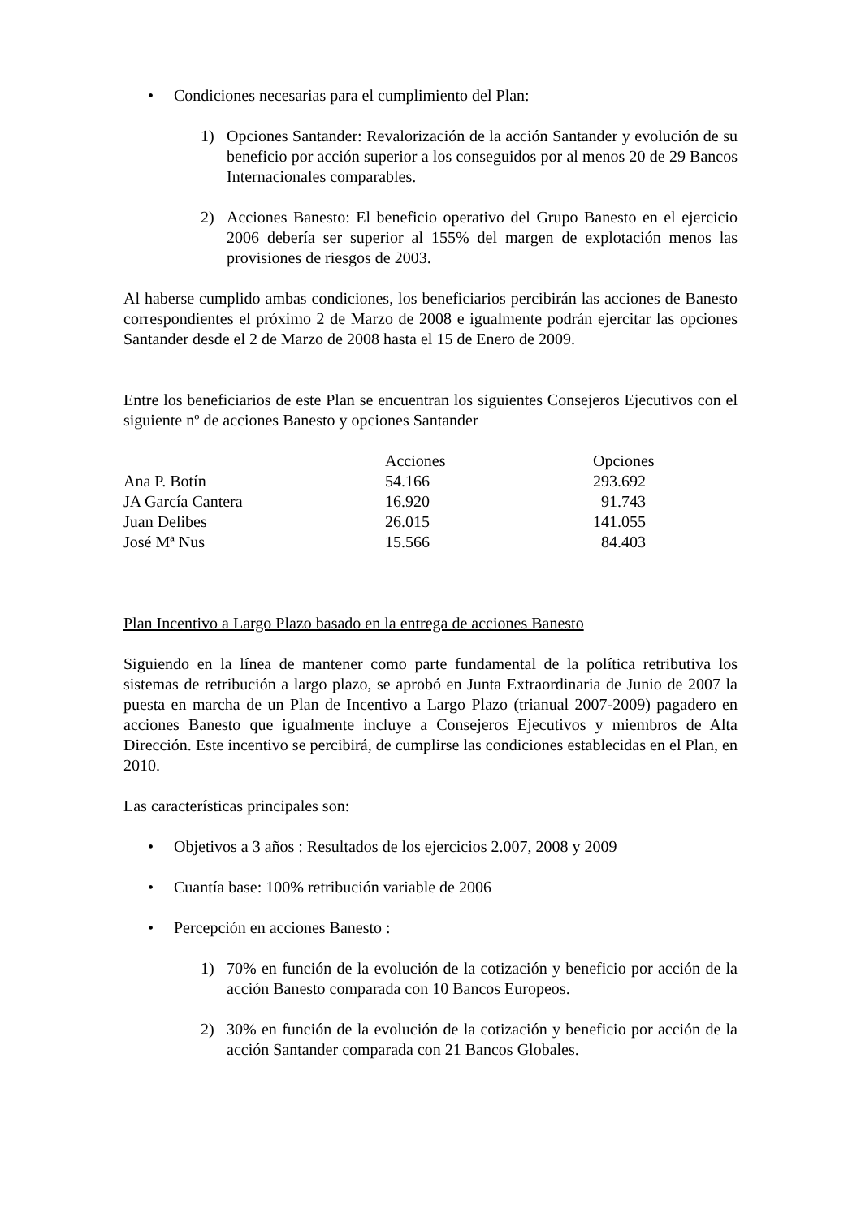• Condiciones necesarias para el cumplimiento del Plan:
1) Opciones Santander: Revalorización de la acción Santander y evolución de su beneficio por acción superior a los conseguidos por al menos 20 de 29 Bancos Internacionales comparables.
2) Acciones Banesto: El beneficio operativo del Grupo Banesto en el ejercicio 2006 debería ser superior al 155% del margen de explotación menos las provisiones de riesgos de 2003.
Al haberse cumplido ambas condiciones, los beneficiarios percibirán las acciones de Banesto correspondientes el próximo 2 de Marzo de 2008 e igualmente podrán ejercitar las opciones Santander desde el 2 de Marzo de 2008 hasta el 15 de Enero de 2009.
Entre los beneficiarios de este Plan se encuentran los siguientes Consejeros Ejecutivos con el siguiente nº de acciones Banesto y opciones Santander
| | Acciones | Opciones |
| --- | --- | --- |
| Ana P. Botín | 54.166 | 293.692 |
| JA García Cantera | 16.920 | 91.743 |
| Juan Delibes | 26.015 | 141.055 |
| José Mª Nus | 15.566 | 84.403 |
Plan Incentivo a Largo Plazo basado en la entrega de acciones Banesto
Siguiendo en la línea de mantener como parte fundamental de la política retributiva los sistemas de retribución a largo plazo, se aprobó en Junta Extraordinaria de Junio de 2007 la puesta en marcha de un Plan de Incentivo a Largo Plazo (trianual 2007-2009) pagadero en acciones Banesto que igualmente incluye a Consejeros Ejecutivos y miembros de Alta Dirección. Este incentivo se percibirá, de cumplirse las condiciones establecidas en el Plan, en 2010.
Las características principales son:
• Objetivos a 3 años : Resultados de los ejercicios 2.007, 2008 y 2009
• Cuantía base: 100% retribución variable de 2006
• Percepción en acciones Banesto :
1) 70% en función de la evolución de la cotización y beneficio por acción de la acción Banesto comparada con 10 Bancos Europeos.
2) 30% en función de la evolución de la cotización y beneficio por acción de la acción Santander comparada con 21 Bancos Globales.